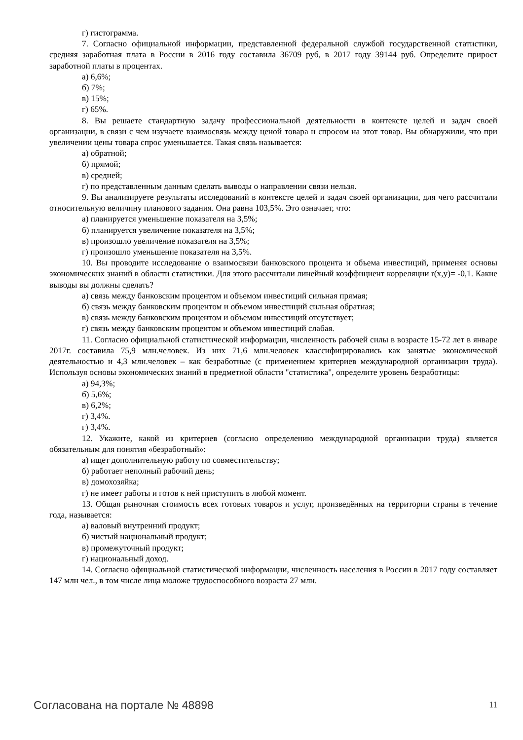г) гистограмма.
7. Согласно официальной информации, представленной федеральной службой государственной статистики, средняя заработная плата в России в 2016 году составила 36709 руб, в 2017 году 39144 руб. Определите прирост заработной платы в процентах.
а) 6,6%;
б) 7%;
в) 15%;
г) 65%.
8. Вы решаете стандартную задачу профессиональной деятельности в контексте целей и задач своей организации, в связи с чем изучаете взаимосвязь между ценой товара и спросом на этот товар. Вы обнаружили, что при увеличении цены товара спрос уменьшается. Такая связь называется:
а) обратной;
б) прямой;
в) средней;
г) по представленным данным сделать выводы о направлении связи нельзя.
9. Вы анализируете результаты исследований в контексте целей и задач своей организации, для чего рассчитали относительную величину планового задания. Она равна 103,5%. Это означает, что:
а) планируется уменьшение показателя на 3,5%;
б) планируется увеличение показателя на 3,5%;
в) произошло увеличение показателя на 3,5%;
г) произошло уменьшение показателя на 3,5%.
10. Вы проводите исследование о взаимосвязи банковского процента и объема инвестиций, применяя основы экономических знаний в области статистики. Для этого рассчитали линейный коэффициент корреляции r(x,y)= -0,1. Какие выводы вы должны сделать?
а) связь между банковским процентом и объемом инвестиций сильная прямая;
б) связь между банковским процентом и объемом инвестиций сильная обратная;
в) связь между банковским процентом и объемом инвестиций отсутствует;
г) связь между банковским процентом и объемом инвестиций слабая.
11. Согласно официальной статистической информации, численность рабочей силы в возрасте 15-72 лет в январе 2017г. составила 75,9 млн.человек. Из них 71,6 млн.человек классифицировались как занятые экономической деятельностью и 4,3 млн.человек – как безработные (с применением критериев международной организации труда). Используя основы экономических знаний в предметной области "статистика", определите уровень безработицы:
а) 94,3%;
б) 5,6%;
в) 6,2%;
г) 3,4%.
г) 3,4%.
12. Укажите, какой из критериев (согласно определению международной организации труда) является обязательным для понятия «безработный»:
а) ищет дополнительную работу по совместительству;
б) работает неполный рабочий день;
в) домохозяйка;
г) не имеет работы и готов к ней приступить в любой момент.
13. Общая рыночная стоимость всех готовых товаров и услуг, произведённых на территории страны в течение года, называется:
а) валовый внутренний продукт;
б) чистый национальный продукт;
в) промежуточный продукт;
г) национальный доход.
14. Согласно официальной статистической информации, численность населения в России в 2017 году составляет 147 млн чел., в том числе лица моложе трудоспособного возраста 27 млн.
Согласована на портале № 48898 11